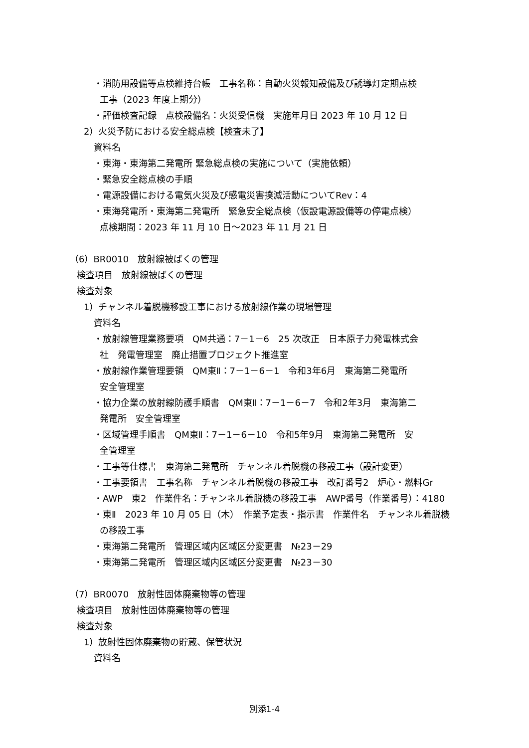・消防用設備等点検維持台帳　工事名称：自動火災報知設備及び誘導灯定期点検
工事（2023 年度上期分）
・評価検査記録　点検設備名：火災受信機　実施年月日 2023 年 10 月 12 日
2）火災予防における安全総点検【検査未了】
資料名
・東海・東海第二発電所 緊急総点検の実施について（実施依頼）
・緊急安全総点検の手順
・電源設備における電気火災及び感電災害撲滅活動についてRev：4
・東海発電所・東海第二発電所　緊急安全総点検（仮設電源設備等の停電点検）
点検期間：2023 年 11 月 10 日～2023 年 11 月 21 日
（6）BR0010　放射線被ばくの管理
検査項目　放射線被ばくの管理
検査対象
1）チャンネル着脱機移設工事における放射線作業の現場管理
資料名
・放射線管理業務要項　QM共通：7－1－6　25 次改正　日本原子力発電株式会
社　発電管理室　廃止措置プロジェクト推進室
・放射線作業管理要領　QM東Ⅱ：7－1－6－1　令和3年6月　東海第二発電所
安全管理室
・協力企業の放射線防護手順書　QM東Ⅱ：7－1－6－7　令和2年3月　東海第二
発電所　安全管理室
・区域管理手順書　QM東Ⅱ：7－1－6－10　令和5年9月　東海第二発電所　安
全管理室
・工事等仕様書　東海第二発電所　チャンネル着脱機の移設工事（設計変更）
・工事要領書　工事名称　チャンネル着脱機の移設工事　改訂番号2　炉心・燃料Gr
・AWP　東2　作業件名：チャンネル着脱機の移設工事　AWP番号（作業番号）：4180
・東Ⅱ　2023 年 10 月 05 日（木）　作業予定表・指示書　作業件名　チャンネル着脱機
の移設工事
・東海第二発電所　管理区域内区域区分変更書　№23－29
・東海第二発電所　管理区域内区域区分変更書　№23－30
（7）BR0070　放射性固体廃棄物等の管理
検査項目　放射性固体廃棄物等の管理
検査対象
1）放射性固体廃棄物の貯蔵、保管状況
資料名
別添1-4